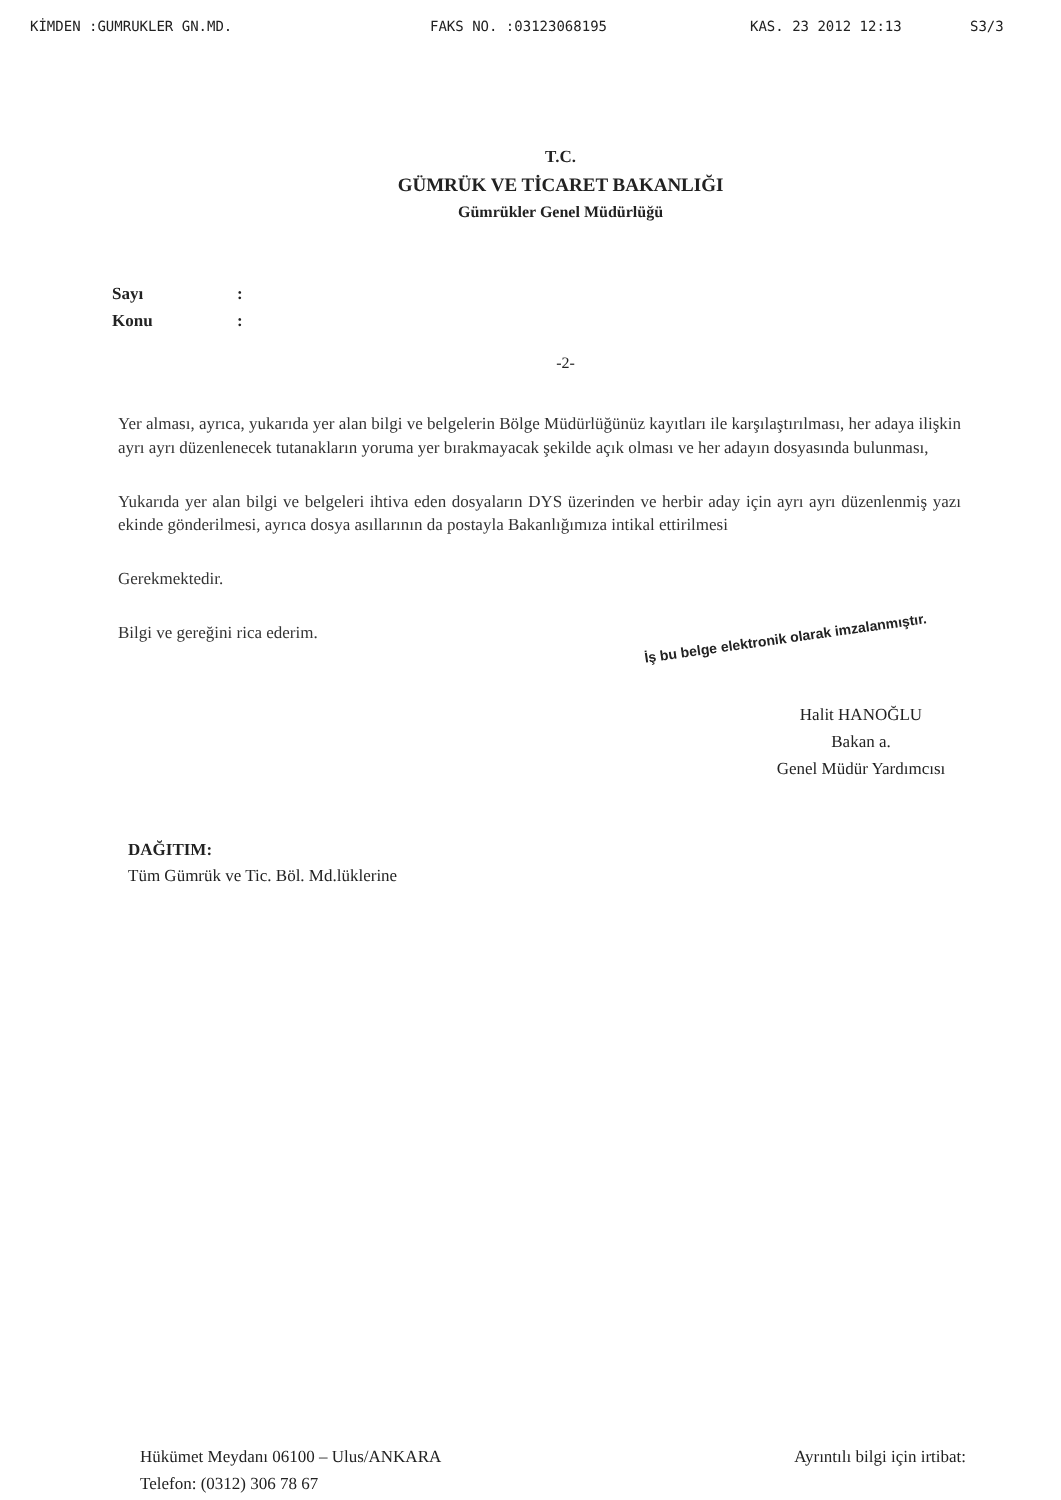KİMDEN :GUMRUKLER GN.MD. FAKS NO. :03123068195 KAS. 23 2012 12:13 S3/3
T.C.
GÜMRÜK VE TİCARET BAKANLIĞI
Gümrükler Genel Müdürlüğü
Sayı:
Konu:
-2-
Yer alması, ayrıca, yukarıda yer alan bilgi ve belgelerin Bölge Müdürlüğünüz kayıtları ile karşılaştırılması, her adaya ilişkin ayrı ayrı düzenlenecek tutanakların yoruma yer bırakmayacak şekilde açık olması ve her adayın dosyasında bulunması,
Yukarıda yer alan bilgi ve belgeleri ihtiva eden dosyaların DYS üzerinden ve herbir aday için ayrı ayrı düzenlenmiş yazı ekinde gönderilmesi, ayrıca dosya asıllarının da postayla Bakanlığımıza intikal ettirilmesi
Gerekmektedir.
Bilgi ve gereğini rica ederim.
İş bu belge elektronik olarak imzalanmıştır.
Halit HANOĞLU
Bakan a.
Genel Müdür Yardımcısı
DAĞITIM:
Tüm Gümrük ve Tic. Böl. Md.lüklerine
Hükümet Meydanı 06100 – Ulus/ANKARA
Telefon: (0312) 306 78 67
Ayrıntılı bilgi için irtibat: